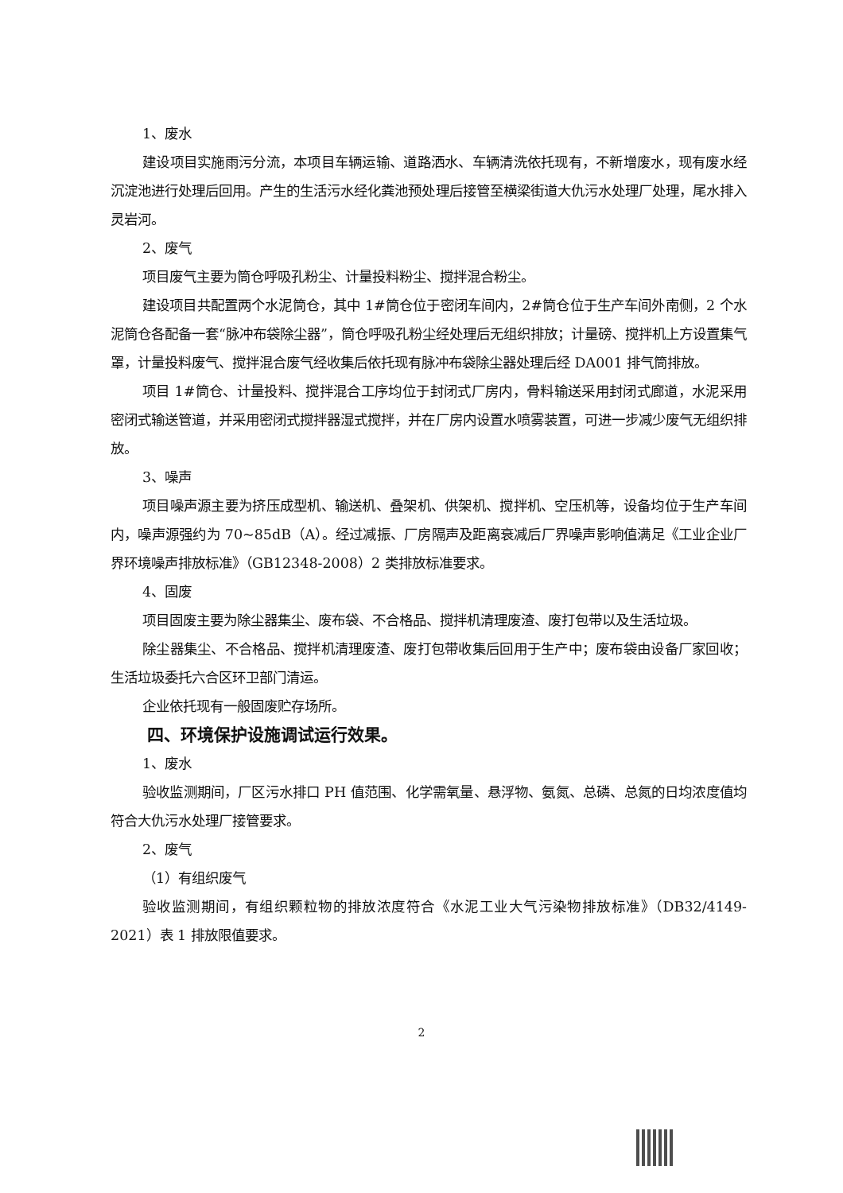1、废水
建设项目实施雨污分流，本项目车辆运输、道路洒水、车辆清洗依托现有，不新增废水，现有废水经沉淀池进行处理后回用。产生的生活污水经化粪池预处理后接管至横梁街道大仇污水处理厂处理，尾水排入灵岩河。
2、废气
项目废气主要为筒仓呼吸孔粉尘、计量投料粉尘、搅拌混合粉尘。
建设项目共配置两个水泥筒仓，其中 1#筒仓位于密闭车间内，2#筒仓位于生产车间外南侧，2 个水泥筒仓各配备一套“脉冲布袋除尘器”，筒仓呼吸孔粉尘经处理后无组织排放；计量磅、搅拌机上方设置集气罩，计量投料废气、搅拌混合废气经收集后依托现有脉冲布袋除尘器处理后经 DA001 排气筒排放。
项目 1#筒仓、计量投料、搅拌混合工序均位于封闭式厂房内，骨料输送采用封闭式廊道，水泥采用密闭式输送管道，并采用密闭式搅拌器湿式搅拌，并在厂房内设置水喷雾装置，可进一步减少废气无组织排放。
3、噪声
项目噪声源主要为挤压成型机、输送机、叠架机、供架机、搅拌机、空压机等，设备均位于生产车间内，噪声源强约为 70~85dB（A）。经过减振、厂房隔声及距离衰减后厂界噪声影响值满足《工业企业厂界环境噪声排放标准》（GB12348-2008）2 类排放标准要求。
4、固废
项目固废主要为除尘器集尘、废布袋、不合格品、搅拌机清理废渣、废打包带以及生活垃圾。
除尘器集尘、不合格品、搅拌机清理废渣、废打包带收集后回用于生产中；废布袋由设备厂家回收；生活垃圾委托六合区环卫部门清运。
企业依托现有一般固废贮存场所。
四、环境保护设施调试运行效果。
1、废水
验收监测期间，厂区污水排口 PH 值范围、化学需氧量、悬浮物、氨氮、总磷、总氮的日均浓度值均符合大仇污水处理厂接管要求。
2、废气
（1）有组织废气
验收监测期间，有组织颗粒物的排放浓度符合《水泥工业大气污染物排放标准》（DB32/4149-2021）表 1 排放限值要求。
2